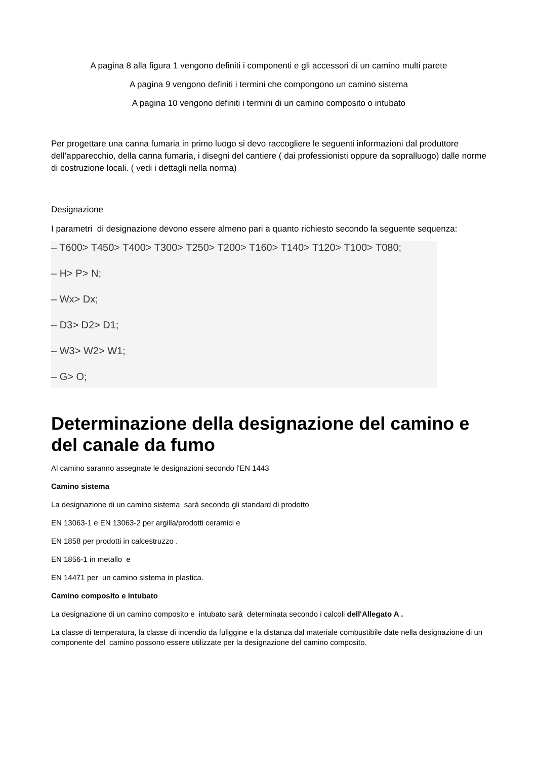A pagina 8 alla figura 1 vengono definiti i componenti e gli accessori di un camino multi parete
A pagina 9 vengono definiti i termini che compongono un camino sistema
A pagina 10 vengono definiti i termini di un camino composito o intubato
Per progettare una canna fumaria in primo luogo si devo raccogliere le seguenti informazioni dal produttore dell’apparecchio, della canna fumaria, i disegni del cantiere ( dai professionisti oppure da sopralluogo) dalle norme di costruzione locali. ( vedi i dettagli nella norma)
Designazione
I parametri di designazione devono essere almeno pari a quanto richiesto secondo la seguente sequenza:
– T600> T450> T400> T300> T250> T200> T160> T140> T120> T100> T080;
– H> P> N;
– Wx> Dx;
– D3> D2> D1;
– W3> W2> W1;
– G> O;
Determinazione della designazione del camino e del canale da fumo
Al camino saranno assegnate le designazioni secondo l'EN 1443
Camino sistema
La designazione di un camino sistema sarà secondo gli standard di prodotto
EN 13063-1 e EN 13063-2 per argilla/prodotti ceramici e
EN 1858 per prodotti in calcestruzzo .
EN 1856-1 in metallo e
EN 14471 per un camino sistema in plastica.
Camino composito e intubato
La designazione di un camino composito e intubato sarà determinata secondo i calcoli dell'Allegato A .
La classe di temperatura, la classe di incendio da fuliggine e la distanza dal materiale combustibile date nella designazione di un componente del camino possono essere utilizzate per la designazione del camino composito.